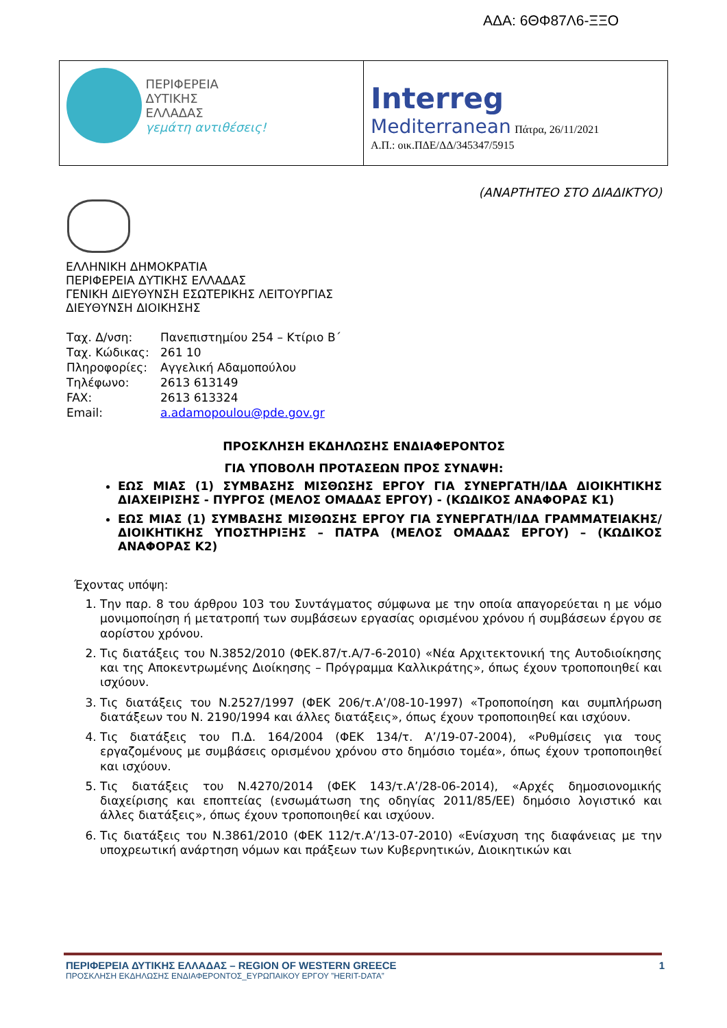ΑΔΑ: 6ΘΦ87Λ6-ΞΞΟ
ΠΕΡΙΦΕΡΕΙΑ
ΔΥΤΙΚΗΣ
ΕΛΛΑΔΑΣ
γεμάτη αντιθέσεις!
Interreg
Mediterranean Πάτρα, 26/11/2021
Α.Π.: οικ.ΠΔΕ/ΔΔ/345347/5915
(ΑΝΑΡΤΗΤΕΟ ΣΤΟ ΔΙΑΔΙΚΤΥΟ)
ΕΛΛΗΝΙΚΗ ΔΗΜΟΚΡΑΤΙΑ
ΠΕΡΙΦΕΡΕΙΑ ΔΥΤΙΚΗΣ ΕΛΛΑΔΑΣ
ΓΕΝΙΚΗ ΔΙΕΥΘΥΝΣΗ ΕΣΩΤΕΡΙΚΗΣ ΛΕΙΤΟΥΡΓΙΑΣ
ΔΙΕΥΘΥΝΣΗ ΔΙΟΙΚΗΣΗΣ
| Ταχ. Δ/νση: | Πανεπιστημίου 254 – Κτίριο Β΄ |
| Ταχ. Κώδικας: | 261 10 |
| Πληροφορίες: | Αγγελική Αδαμοπούλου |
| Τηλέφωνο: | 2613 613149 |
| FAX: | 2613 613324 |
| Email: | a.adamopoulou@pde.gov.gr |
ΠΡΟΣΚΛΗΣΗ ΕΚΔΗΛΩΣΗΣ ΕΝΔΙΑΦΕΡΟΝΤΟΣ
ΓΙΑ ΥΠΟΒΟΛΗ ΠΡΟΤΑΣΕΩΝ ΠΡΟΣ ΣΥΝΑΨΗ:
ΕΩΣ ΜΙΑΣ (1) ΣΥΜΒΑΣΗΣ ΜΙΣΘΩΣΗΣ ΕΡΓΟΥ ΓΙΑ ΣΥΝΕΡΓΑΤΗ/ΙΔΑ ΔΙΟΙΚΗΤΙΚΗΣ ΔΙΑΧΕΙΡΙΣΗΣ - ΠΥΡΓΟΣ (ΜΕΛΟΣ ΟΜΑΔΑΣ ΕΡΓΟΥ) - (ΚΩΔΙΚΟΣ ΑΝΑΦΟΡΑΣ Κ1)
ΕΩΣ ΜΙΑΣ (1) ΣΥΜΒΑΣΗΣ ΜΙΣΘΩΣΗΣ ΕΡΓΟΥ ΓΙΑ ΣΥΝΕΡΓΑΤΗ/ΙΔΑ ΓΡΑΜΜΑΤΕΙΑΚΗΣ/ ΔΙΟΙΚΗΤΙΚΗΣ ΥΠΟΣΤΗΡΙΞΗΣ – ΠΑΤΡΑ (ΜΕΛΟΣ ΟΜΑΔΑΣ ΕΡΓΟΥ) – (ΚΩΔΙΚΟΣ ΑΝΑΦΟΡΑΣ Κ2)
Έχοντας υπόψη:
1. Την παρ. 8 του άρθρου 103 του Συντάγματος σύμφωνα με την οποία απαγορεύεται η με νόμο μονιμοποίηση ή μετατροπή των συμβάσεων εργασίας ορισμένου χρόνου ή συμβάσεων έργου σε αορίστου χρόνου.
2. Τις διατάξεις του Ν.3852/2010 (ΦΕΚ.87/τ.Α/7-6-2010) «Νέα Αρχιτεκτονική της Αυτοδιοίκησης και της Αποκεντρωμένης Διοίκησης – Πρόγραμμα Καλλικράτης», όπως έχουν τροποποιηθεί και ισχύουν.
3. Τις διατάξεις του Ν.2527/1997 (ΦΕΚ 206/τ.Α’/08-10-1997) «Τροποποίηση και συμπλήρωση διατάξεων του Ν. 2190/1994 και άλλες διατάξεις», όπως έχουν τροποποιηθεί και ισχύουν.
4. Τις διατάξεις του Π.Δ. 164/2004 (ΦΕΚ 134/τ. Α’/19-07-2004), «Ρυθμίσεις για τους εργαζομένους με συμβάσεις ορισμένου χρόνου στο δημόσιο τομέα», όπως έχουν τροποποιηθεί και ισχύουν.
5. Τις διατάξεις του Ν.4270/2014 (ΦΕΚ 143/τ.Α’/28-06-2014), «Αρχές δημοσιονομικής διαχείρισης και εποπτείας (ενσωμάτωση της οδηγίας 2011/85/ΕΕ) δημόσιο λογιστικό και άλλες διατάξεις», όπως έχουν τροποποιηθεί και ισχύουν.
6. Τις διατάξεις του Ν.3861/2010 (ΦΕΚ 112/τ.Α’/13-07-2010) «Ενίσχυση της διαφάνειας με την υποχρεωτική ανάρτηση νόμων και πράξεων των Κυβερνητικών, Διοικητικών και
ΠΕΡΙΦΕΡΕΙΑ ΔΥΤΙΚΗΣ ΕΛΛΑΔΑΣ – REGION OF WESTERN GREECE 1
ΠΡΟΣΚΛΗΣΗ ΕΚΔΗΛΩΣΗΣ ΕΝΔΙΑΦΕΡΟΝΤΟΣ_ΕΥΡΩΠΑΙΚΟΥ ΕΡΓΟΥ ”HERIT-DATA”